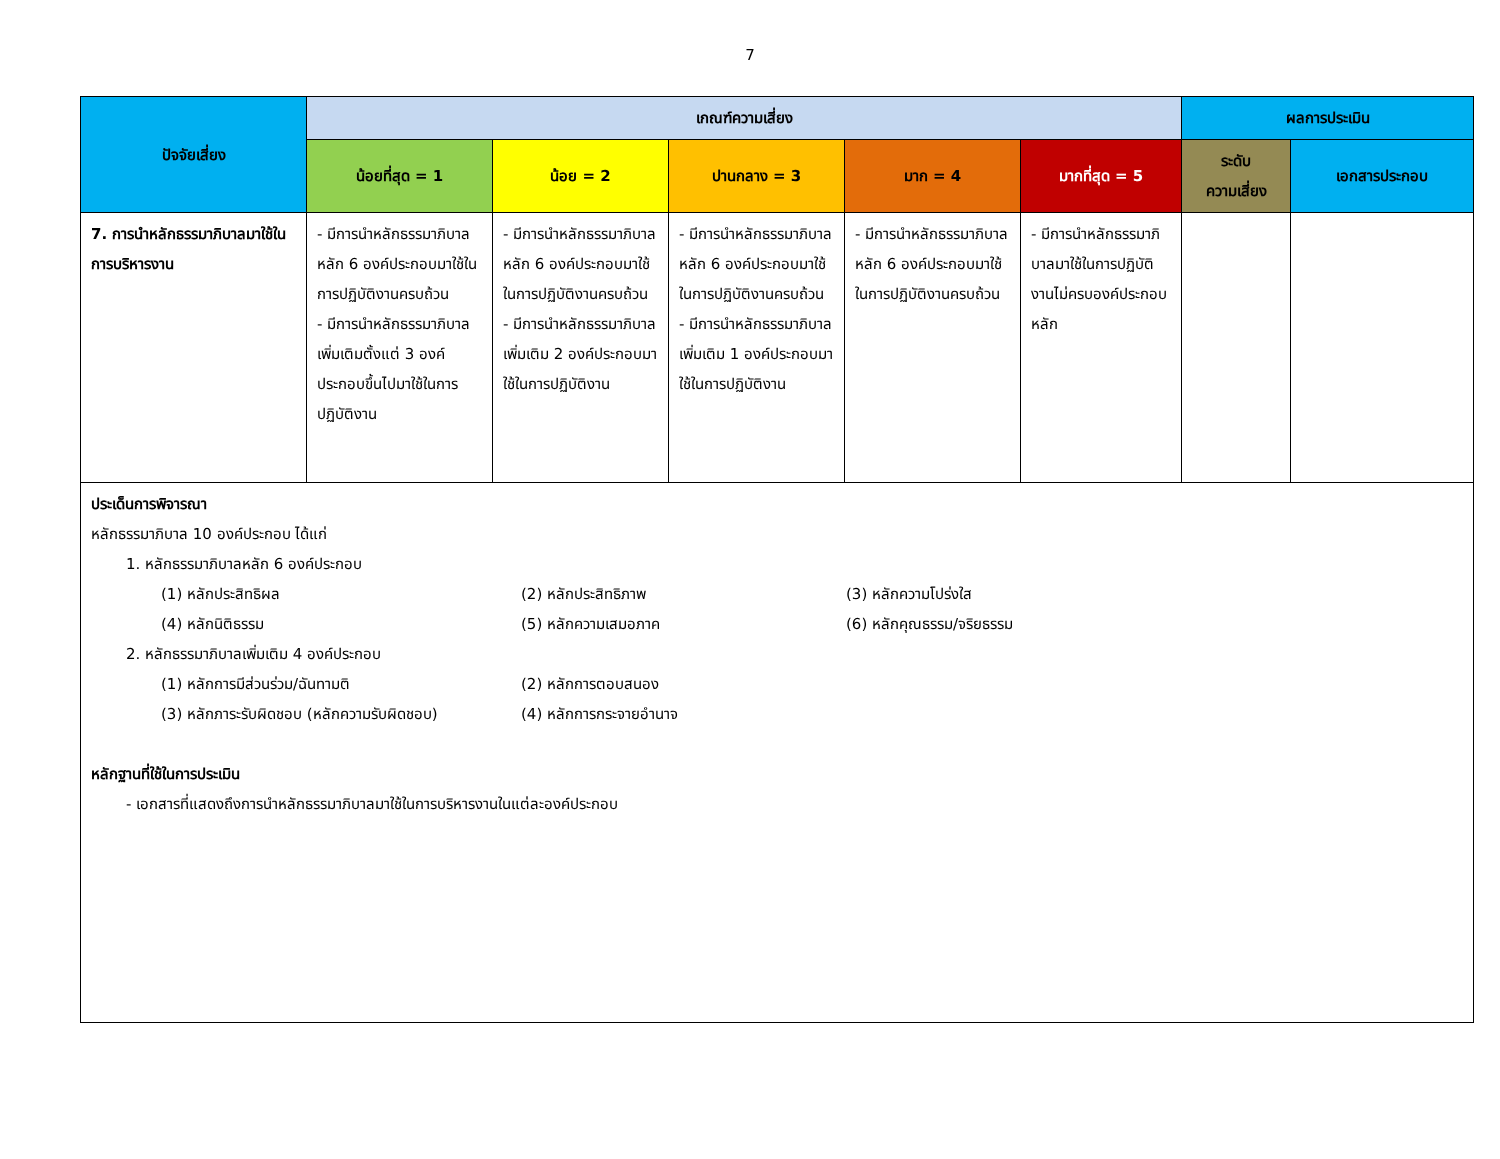7
| ปัจจัยเสี่ยง | เกณฑ์ความเสี่ยง | | | | | ผลการประเมิน | |
| --- | --- | --- | --- | --- | --- | --- | --- |
| | น้อยที่สุด = 1 | น้อย = 2 | ปานกลาง = 3 | มาก = 4 | มากที่สุด = 5 | ระดับ ความเสี่ยง | เอกสารประกอบ |
| 7. การนำหลักธรรมาภิบาลมาใช้ในการบริหารงาน | - มีการนำหลักธรรมาภิบาลหลัก 6 องค์ประกอบมาใช้ในการปฏิบัติงานครบถ้วน - มีการนำหลักธรรมาภิบาลเพิ่มเติมตั้งแต่ 3 องค์ประกอบขึ้นไปมาใช้ในการปฏิบัติงาน | - มีการนำหลักธรรมาภิบาลหลัก 6 องค์ประกอบมาใช้ในการปฏิบัติงานครบถ้วน - มีการนำหลักธรรมาภิบาลเพิ่มเติม 2 องค์ประกอบมาใช้ในการปฏิบัติงาน | - มีการนำหลักธรรมาภิบาลหลัก 6 องค์ประกอบมาใช้ในการปฏิบัติงานครบถ้วน - มีการนำหลักธรรมาภิบาลเพิ่มเติม 1 องค์ประกอบมาใช้ในการปฏิบัติงาน | - มีการนำหลักธรรมาภิบาลหลัก 6 องค์ประกอบมาใช้ในการปฏิบัติงานครบถ้วน | - มีการนำหลักธรรมาภิบาลมาใช้ในการปฏิบัติงานไม่ครบองค์ประกอบหลัก | | |
| ประเด็นการพิจารณา หลักธรรมาภิบาล 10 องค์ประกอบ ได้แก่ 1. หลักธรรมาภิบาลหลัก 6 องค์ประกอบ (1) หลักประสิทธิผล (2) หลักประสิทธิภาพ (3) หลักความโปร่งใส (4) หลักนิติธรรม (5) หลักความเสมอภาค (6) หลักคุณธรรม/จริยธรรม 2. หลักธรรมาภิบาลเพิ่มเติม 4 องค์ประกอบ (1) หลักการมีส่วนร่วม/ฉันทามติ (2) หลักการตอบสนอง (3) หลักภาระรับผิดชอบ (หลักความรับผิดชอบ) (4) หลักการกระจายอำนาจ หลักฐานที่ใช้ในการประเมิน - เอกสารที่แสดงถึงการนำหลักธรรมาภิบาลมาใช้ในการบริหารงานในแต่ละองค์ประกอบ | | | | | | | |